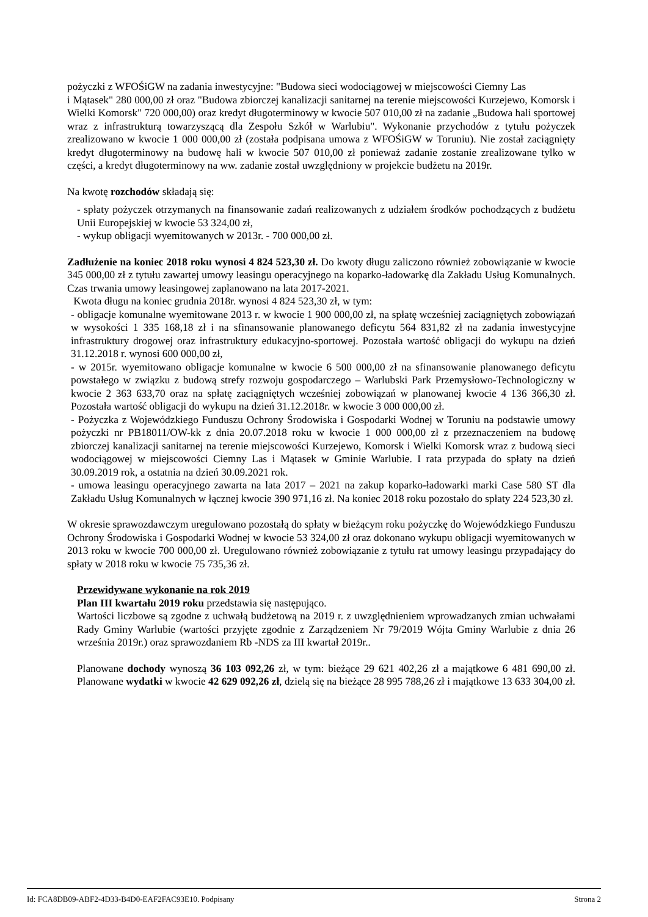pożyczki z WFOŚiGW na zadania inwestycyjne: "Budowa sieci wodociągowej w miejscowości Ciemny Las
i Mątasek" 280 000,00 zł oraz "Budowa zbiorczej kanalizacji sanitarnej na terenie miejscowości Kurzejewo, Komorsk i Wielki Komorsk" 720 000,00) oraz kredyt długoterminowy w kwocie 507 010,00 zł na zadanie „Budowa hali sportowej wraz z infrastrukturą towarzyszącą dla Zespołu Szkół w Warlubiu". Wykonanie przychodów z tytułu pożyczek zrealizowano w kwocie 1 000 000,00 zł (została podpisana umowa z WFOŚiGW w Toruniu). Nie został zaciągnięty kredyt długoterminowy na budowę hali w kwocie 507 010,00 zł ponieważ zadanie zostanie zrealizowane tylko w części, a kredyt długoterminowy na ww. zadanie został uwzględniony w projekcie budżetu na 2019r.
Na kwotę rozchodów składają się:
- spłaty pożyczek otrzymanych na finansowanie zadań realizowanych z udziałem środków pochodzących z budżetu Unii Europejskiej w kwocie 53 324,00 zł,
- wykup obligacji wyemitowanych w 2013r. - 700 000,00 zł.
Zadłużenie na koniec 2018 roku wynosi 4 824 523,30 zł. Do kwoty długu zaliczono również zobowiązanie w kwocie 345 000,00 zł z tytułu zawartej umowy leasingu operacyjnego na koparko-ładowarkę dla Zakładu Usług Komunalnych. Czas trwania umowy leasingowej zaplanowano na lata 2017-2021.
Kwota długu na koniec grudnia 2018r. wynosi 4 824 523,30 zł, w tym:
- obligacje komunalne wyemitowane 2013 r. w kwocie 1 900 000,00 zł, na spłatę wcześniej zaciągniętych zobowiązań w wysokości 1 335 168,18 zł i na sfinansowanie planowanego deficytu 564 831,82 zł na zadania inwestycyjne infrastruktury drogowej oraz infrastruktury edukacyjno-sportowej. Pozostała wartość obligacji do wykupu na dzień 31.12.2018 r. wynosi 600 000,00 zł,
- w 2015r. wyemitowano obligacje komunalne w kwocie 6 500 000,00 zł na sfinansowanie planowanego deficytu powstałego w związku z budową strefy rozwoju gospodarczego – Warlubski Park Przemysłowo-Technologiczny w kwocie 2 363 633,70 oraz na spłatę zaciągniętych wcześniej zobowiązań w planowanej kwocie 4 136 366,30 zł. Pozostała wartość obligacji do wykupu na dzień 31.12.2018r. w kwocie 3 000 000,00 zł.
- Pożyczka z Wojewódzkiego Funduszu Ochrony Środowiska i Gospodarki Wodnej w Toruniu na podstawie umowy pożyczki nr PB18011/OW-kk z dnia 20.07.2018 roku w kwocie 1 000 000,00 zł z przeznaczeniem na budowę zbiorczej kanalizacji sanitarnej na terenie miejscowości Kurzejewo, Komorsk i Wielki Komorsk wraz z budową sieci wodociągowej w miejscowości Ciemny Las i Mątasek w Gminie Warlubie. I rata przypada do spłaty na dzień 30.09.2019 rok, a ostatnia na dzień 30.09.2021 rok.
- umowa leasingu operacyjnego zawarta na lata 2017 – 2021 na zakup koparko-ładowarki marki Case 580 ST dla Zakładu Usług Komunalnych w łącznej kwocie 390 971,16 zł. Na koniec 2018 roku pozostało do spłaty 224 523,30 zł.
W okresie sprawozdawczym uregulowano pozostałą do spłaty w bieżącym roku pożyczkę do Wojewódzkiego Funduszu Ochrony Środowiska i Gospodarki Wodnej w kwocie 53 324,00 zł oraz dokonano wykupu obligacji wyemitowanych w 2013 roku w kwocie 700 000,00 zł. Uregulowano również zobowiązanie z tytułu rat umowy leasingu przypadający do spłaty w 2018 roku w kwocie 75 735,36 zł.
Przewidywane wykonanie na rok 2019
Plan III kwartału 2019 roku przedstawia się następująco.
Wartości liczbowe są zgodne z uchwałą budżetową na 2019 r. z uwzględnieniem wprowadzanych zmian uchwałami Rady Gminy Warlubie (wartości przyjęte zgodnie z Zarządzeniem Nr 79/2019 Wójta Gminy Warlubie z dnia 26 września 2019r.) oraz sprawozdaniem Rb -NDS za III kwartał 2019r..
Planowane dochody wynoszą 36 103 092,26 zł, w tym: bieżące 29 621 402,26 zł a majątkowe 6 481 690,00 zł. Planowane wydatki w kwocie 42 629 092,26 zł, dzielą się na bieżące 28 995 788,26 zł i majątkowe 13 633 304,00 zł.
Id: FCA8DB09-ABF2-4D33-B4D0-EAF2FAC93E10. Podpisany Strona 2